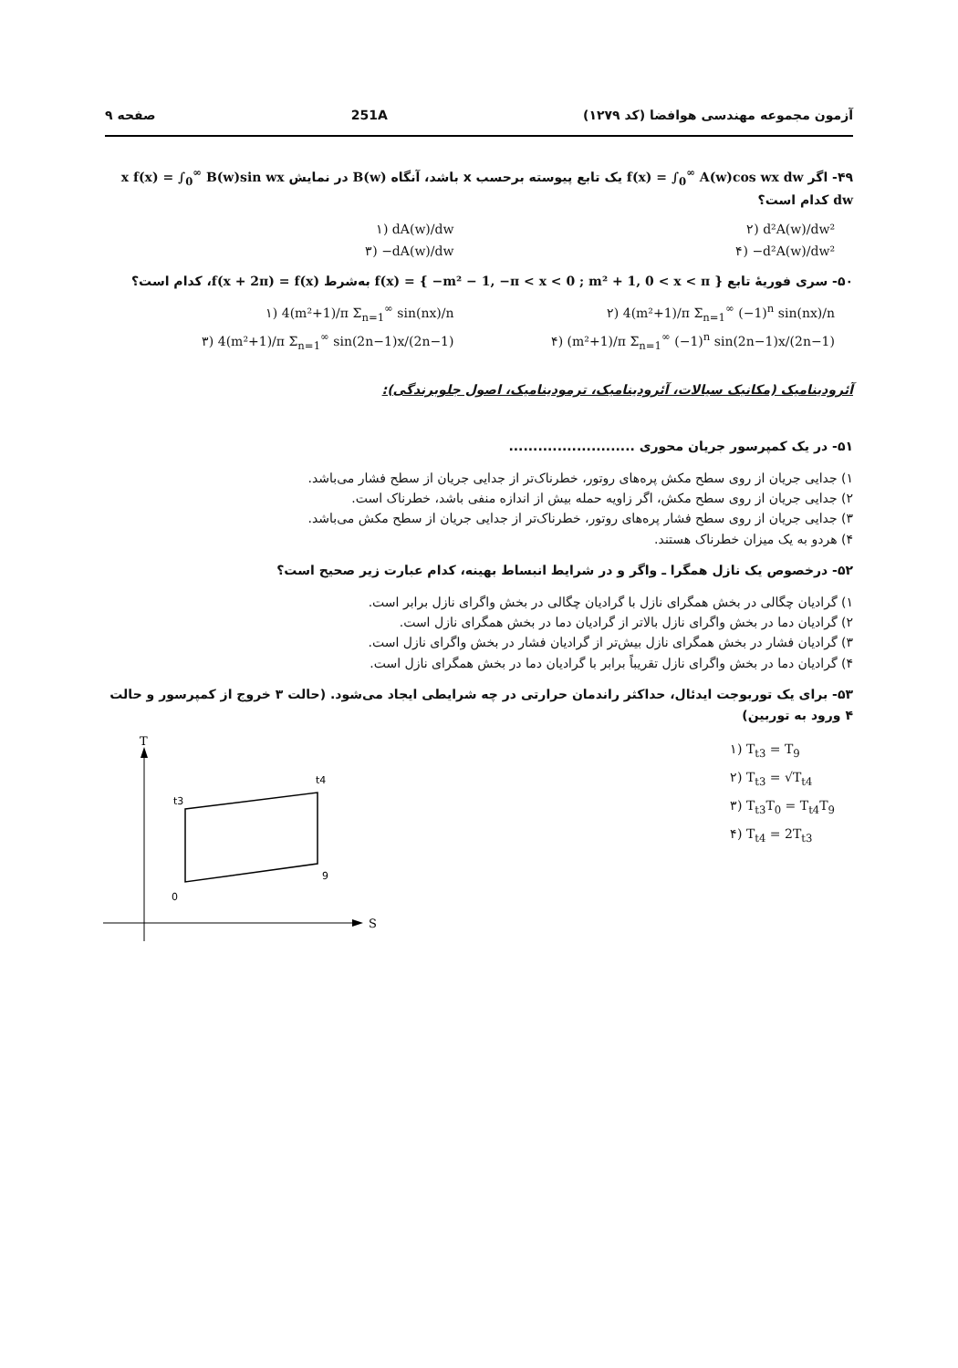آزمون مجموعه مهندسی هوافضا (کد ۱۲۷۹) 251A صفحه ۹
۴۹- اگر f(x) = ∫<sub>0</sub><sup>∞</sup> A(w)cos wx dw یک تابع پیوسته برحسب x باشد، آنگاه B(w) در نمایش x f(x) = ∫<sub>0</sub><sup>∞</sup> B(w)sin wx dw کدام است؟
۱) dA(w)/dw
۲) d²A(w)/dw²
۳) −dA(w)/dw
۴) −d²A(w)/dw²
۵۰- سری فوریهٔ تابع f(x) = { −m² − 1, −π < x < 0 ; m² + 1, 0 < x < π } به‌شرط f(x + 2π) = f(x)، کدام است؟
۱) 4(m²+1)/π Σ<sub>n=1</sub><sup>∞</sup> sin(nx)/n
۲) 4(m²+1)/π Σ<sub>n=1</sub><sup>∞</sup> (−1)<sup>n</sup> sin(nx)/n
۳) 4(m²+1)/π Σ<sub>n=1</sub><sup>∞</sup> sin(2n−1)x/(2n−1)
۴) (m²+1)/π Σ<sub>n=1</sub><sup>∞</sup> (−1)<sup>n</sup> sin(2n−1)x/(2n−1)
آئرودینامیک (مکانیک سیالات، آئرودینامیک، ترمودینامیک، اصول جلوبرندگی):
۵۱- در یک کمپرسور جریان محوری ..........................
۱) جدایی جریان از روی سطح مکش پره‌های روتور، خطرناک‌تر از جدایی جریان از سطح فشار می‌باشد.
۲) جدایی جریان از روی سطح مکش، اگر زاویه حمله بیش از اندازه منفی باشد، خطرناک است.
۳) جدایی جریان از روی سطح فشار پره‌های روتور، خطرناک‌تر از جدایی جریان از سطح مکش می‌باشد.
۴) هردو به یک میزان خطرناک هستند.
۵۲- درخصوص یک نازل همگرا ـ واگر و در شرایط انبساط بهینه، کدام عبارت زیر صحیح است؟
۱) گرادیان چگالی در بخش همگرای نازل با گرادیان چگالی در بخش واگرای نازل برابر است.
۲) گرادیان دما در بخش واگرای نازل بالاتر از گرادیان دما در بخش همگرای نازل است.
۳) گرادیان فشار در بخش همگرای نازل بیش‌تر از گرادیان فشار در بخش واگرای نازل است.
۴) گرادیان دما در بخش واگرای نازل تقریباً برابر با گرادیان دما در بخش همگرای نازل است.
۵۳- برای یک توربوجت ایدئال، حداکثر راندمان حرارتی در چه شرایطی ایجاد می‌شود. (حالت ۳ خروج از کمپرسور و حالت ۴ ورود به توربین)
۱) T<sub>t3</sub> = T<sub>9</sub>
۲) T<sub>t3</sub> = √T<sub>t4</sub>
۳) T<sub>t3</sub>T<sub>0</sub> = T<sub>t4</sub>T<sub>9</sub>
۴) T<sub>t4</sub> = 2T<sub>t3</sub>
T
S
t3
t4
9
0